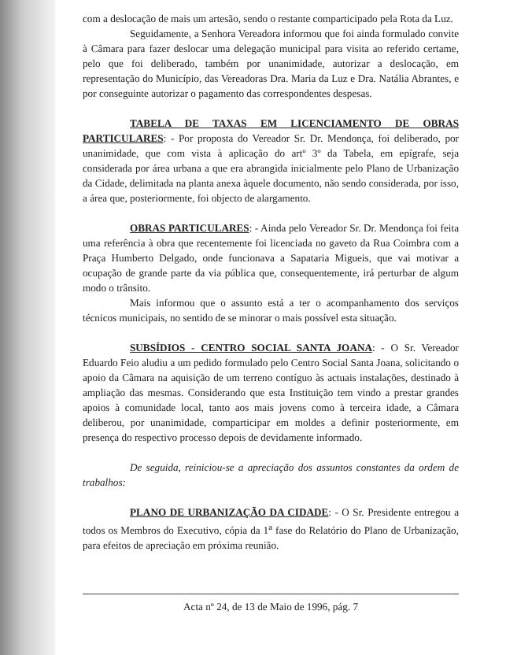com a deslocação de mais um artesão, sendo o restante comparticipado pela Rota da Luz.
Seguidamente, a Senhora Vereadora informou que foi ainda formulado convite à Câmara para fazer deslocar uma delegação municipal para visita ao referido certame, pelo que foi deliberado, também por unanimidade, autorizar a deslocação, em representação do Município, das Vereadoras Dra. Maria da Luz e Dra. Natália Abrantes, e por conseguinte autorizar o pagamento das correspondentes despesas.
TABELA DE TAXAS EM LICENCIAMENTO DE OBRAS PARTICULARES: - Por proposta do Vereador Sr. Dr. Mendonça, foi deliberado, por unanimidade, que com vista à aplicação do artº 3º da Tabela, em epígrafe, seja considerada por área urbana a que era abrangida inicialmente pelo Plano de Urbanização da Cidade, delimitada na planta anexa àquele documento, não sendo considerada, por isso, a área que, posteriormente, foi objecto de alargamento.
OBRAS PARTICULARES: - Ainda pelo Vereador Sr. Dr. Mendonça foi feita uma referência à obra que recentemente foi licenciada no gaveto da Rua Coimbra com a Praça Humberto Delgado, onde funcionava a Sapataria Migueis, que vai motivar a ocupação de grande parte da via pública que, consequentemente, irá perturbar de algum modo o trânsito.
Mais informou que o assunto está a ter o acompanhamento dos serviços técnicos municipais, no sentido de se minorar o mais possível esta situação.
SUBSÍDIOS - CENTRO SOCIAL SANTA JOANA: - O Sr. Vereador Eduardo Feio aludiu a um pedido formulado pelo Centro Social Santa Joana, solicitando o apoio da Câmara na aquisição de um terreno contíguo às actuais instalações, destinado à ampliação das mesmas. Considerando que esta Instituição tem vindo a prestar grandes apoios à comunidade local, tanto aos mais jovens como à terceira idade, a Câmara deliberou, por unanimidade, comparticipar em moldes a definir posteriormente, em presença do respectivo processo depois de devidamente informado.
De seguida, reiniciou-se a apreciação dos assuntos constantes da ordem de trabalhos:
PLANO DE URBANIZAÇÃO DA CIDADE: - O Sr. Presidente entregou a todos os Membros do Executivo, cópia da 1<sup>a</sup> fase do Relatório do Plano de Urbanização, para efeitos de apreciação em próxima reunião.
Acta nº 24, de 13 de Maio de 1996, pág. 7